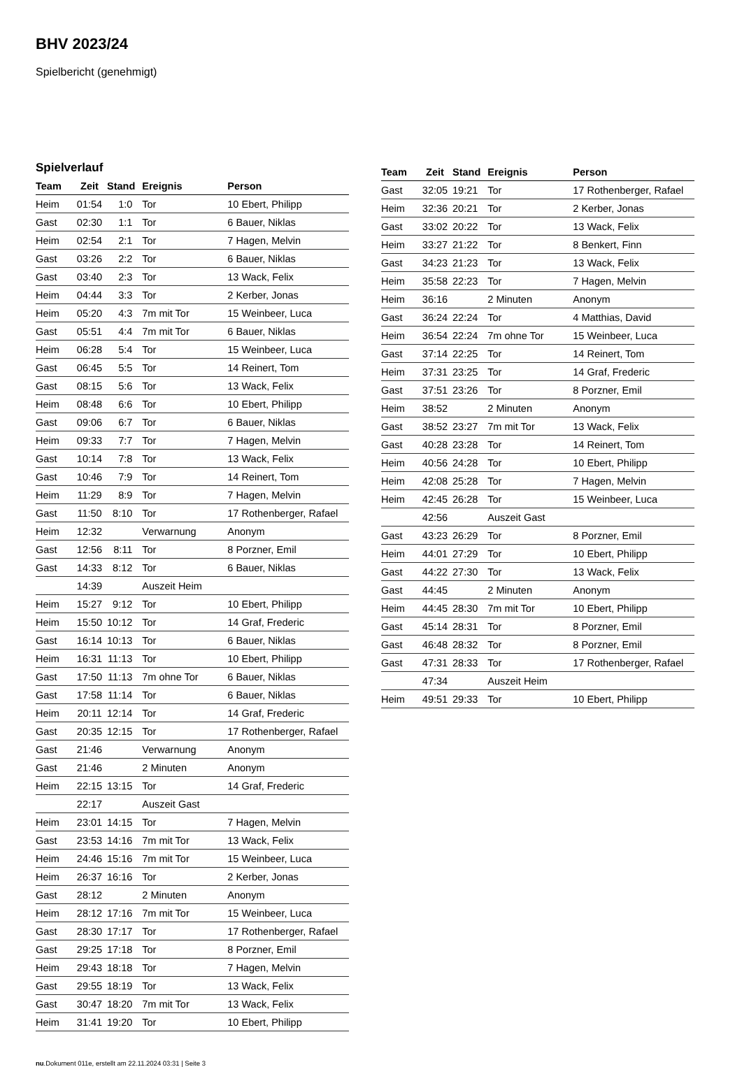BHV 2023/24
Spielbericht (genehmigt)
Spielverlauf
| Team | Zeit | Stand | Ereignis | Person |
| --- | --- | --- | --- | --- |
| Heim | 01:54 | 1:0 | Tor | 10 Ebert, Philipp |
| Gast | 02:30 | 1:1 | Tor | 6 Bauer, Niklas |
| Heim | 02:54 | 2:1 | Tor | 7 Hagen, Melvin |
| Gast | 03:26 | 2:2 | Tor | 6 Bauer, Niklas |
| Gast | 03:40 | 2:3 | Tor | 13 Wack, Felix |
| Heim | 04:44 | 3:3 | Tor | 2 Kerber, Jonas |
| Heim | 05:20 | 4:3 | 7m mit Tor | 15 Weinbeer, Luca |
| Gast | 05:51 | 4:4 | 7m mit Tor | 6 Bauer, Niklas |
| Heim | 06:28 | 5:4 | Tor | 15 Weinbeer, Luca |
| Gast | 06:45 | 5:5 | Tor | 14 Reinert, Tom |
| Gast | 08:15 | 5:6 | Tor | 13 Wack, Felix |
| Heim | 08:48 | 6:6 | Tor | 10 Ebert, Philipp |
| Gast | 09:06 | 6:7 | Tor | 6 Bauer, Niklas |
| Heim | 09:33 | 7:7 | Tor | 7 Hagen, Melvin |
| Gast | 10:14 | 7:8 | Tor | 13 Wack, Felix |
| Gast | 10:46 | 7:9 | Tor | 14 Reinert, Tom |
| Heim | 11:29 | 8:9 | Tor | 7 Hagen, Melvin |
| Gast | 11:50 | 8:10 | Tor | 17 Rothenberger, Rafael |
| Heim | 12:32 | | Verwarnung | Anonym |
| Gast | 12:56 | 8:11 | Tor | 8 Porzner, Emil |
| Gast | 14:33 | 8:12 | Tor | 6 Bauer, Niklas |
| | 14:39 | | Auszeit Heim | |
| Heim | 15:27 | 9:12 | Tor | 10 Ebert, Philipp |
| Heim | 15:50 | 10:12 | Tor | 14 Graf, Frederic |
| Gast | 16:14 | 10:13 | Tor | 6 Bauer, Niklas |
| Heim | 16:31 | 11:13 | Tor | 10 Ebert, Philipp |
| Gast | 17:50 | 11:13 | 7m ohne Tor | 6 Bauer, Niklas |
| Gast | 17:58 | 11:14 | Tor | 6 Bauer, Niklas |
| Heim | 20:11 | 12:14 | Tor | 14 Graf, Frederic |
| Gast | 20:35 | 12:15 | Tor | 17 Rothenberger, Rafael |
| Gast | 21:46 | | Verwarnung | Anonym |
| Gast | 21:46 | | 2 Minuten | Anonym |
| Heim | 22:15 | 13:15 | Tor | 14 Graf, Frederic |
| | 22:17 | | Auszeit Gast | |
| Heim | 23:01 | 14:15 | Tor | 7 Hagen, Melvin |
| Gast | 23:53 | 14:16 | 7m mit Tor | 13 Wack, Felix |
| Heim | 24:46 | 15:16 | 7m mit Tor | 15 Weinbeer, Luca |
| Heim | 26:37 | 16:16 | Tor | 2 Kerber, Jonas |
| Gast | 28:12 | | 2 Minuten | Anonym |
| Heim | 28:12 | 17:16 | 7m mit Tor | 15 Weinbeer, Luca |
| Gast | 28:30 | 17:17 | Tor | 17 Rothenberger, Rafael |
| Gast | 29:25 | 17:18 | Tor | 8 Porzner, Emil |
| Heim | 29:43 | 18:18 | Tor | 7 Hagen, Melvin |
| Gast | 29:55 | 18:19 | Tor | 13 Wack, Felix |
| Gast | 30:47 | 18:20 | 7m mit Tor | 13 Wack, Felix |
| Heim | 31:41 | 19:20 | Tor | 10 Ebert, Philipp |
| Team | Zeit | Stand | Ereignis | Person |
| --- | --- | --- | --- | --- |
| Gast | 32:05 | 19:21 | Tor | 17 Rothenberger, Rafael |
| Heim | 32:36 | 20:21 | Tor | 2 Kerber, Jonas |
| Gast | 33:02 | 20:22 | Tor | 13 Wack, Felix |
| Heim | 33:27 | 21:22 | Tor | 8 Benkert, Finn |
| Gast | 34:23 | 21:23 | Tor | 13 Wack, Felix |
| Heim | 35:58 | 22:23 | Tor | 7 Hagen, Melvin |
| Heim | 36:16 | | 2 Minuten | Anonym |
| Gast | 36:24 | 22:24 | Tor | 4 Matthias, David |
| Heim | 36:54 | 22:24 | 7m ohne Tor | 15 Weinbeer, Luca |
| Gast | 37:14 | 22:25 | Tor | 14 Reinert, Tom |
| Heim | 37:31 | 23:25 | Tor | 14 Graf, Frederic |
| Gast | 37:51 | 23:26 | Tor | 8 Porzner, Emil |
| Heim | 38:52 | | 2 Minuten | Anonym |
| Gast | 38:52 | 23:27 | 7m mit Tor | 13 Wack, Felix |
| Gast | 40:28 | 23:28 | Tor | 14 Reinert, Tom |
| Heim | 40:56 | 24:28 | Tor | 10 Ebert, Philipp |
| Heim | 42:08 | 25:28 | Tor | 7 Hagen, Melvin |
| Heim | 42:45 | 26:28 | Tor | 15 Weinbeer, Luca |
| | 42:56 | | Auszeit Gast | |
| Gast | 43:23 | 26:29 | Tor | 8 Porzner, Emil |
| Heim | 44:01 | 27:29 | Tor | 10 Ebert, Philipp |
| Gast | 44:22 | 27:30 | Tor | 13 Wack, Felix |
| Gast | 44:45 | | 2 Minuten | Anonym |
| Heim | 44:45 | 28:30 | 7m mit Tor | 10 Ebert, Philipp |
| Gast | 45:14 | 28:31 | Tor | 8 Porzner, Emil |
| Gast | 46:48 | 28:32 | Tor | 8 Porzner, Emil |
| Gast | 47:31 | 28:33 | Tor | 17 Rothenberger, Rafael |
| | 47:34 | | Auszeit Heim | |
| Heim | 49:51 | 29:33 | Tor | 10 Ebert, Philipp |
nu.Dokument 011e, erstellt am 22.11.2024 03:31 | Seite 3